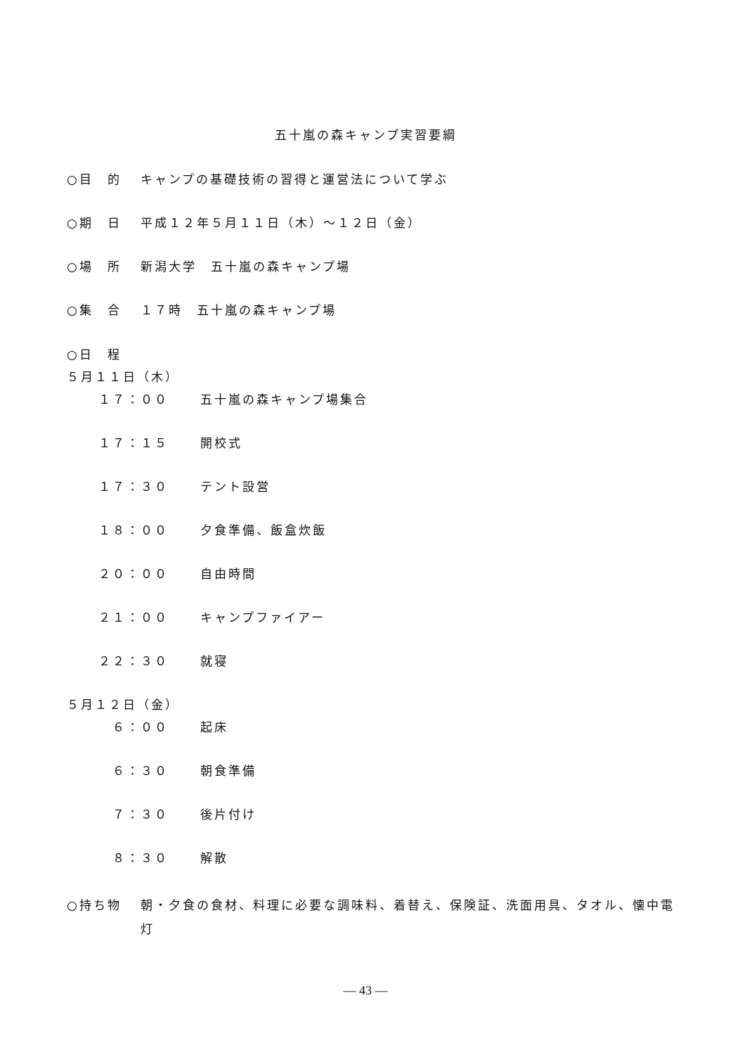五十嵐の森キャンプ実習要綱
○目　的 キャンプの基礎技術の習得と運営法について学ぶ
○期　日 平成１２年５月１１日（木）～１２日（金）
○場　所 新潟大学　五十嵐の森キャンプ場
○集　合 １７時　五十嵐の森キャンプ場
○日　程
５月１１日（木）
１７：００ 五十嵐の森キャンプ場集合
１７：１５ 開校式
１７：３０ テント設営
１８：００ 夕食準備、飯盒炊飯
２０：００ 自由時間
２１：００ キャンプファイアー
２２：３０ 就寝
５月１２日（金）
　６：００ 起床
　６：３０ 朝食準備
　７：３０ 後片付け
　８：３０ 解散
○持ち物 朝・夕食の食材、料理に必要な調味料、着替え、保険証、洗面用具、タオル、懐中電灯
— 43 —